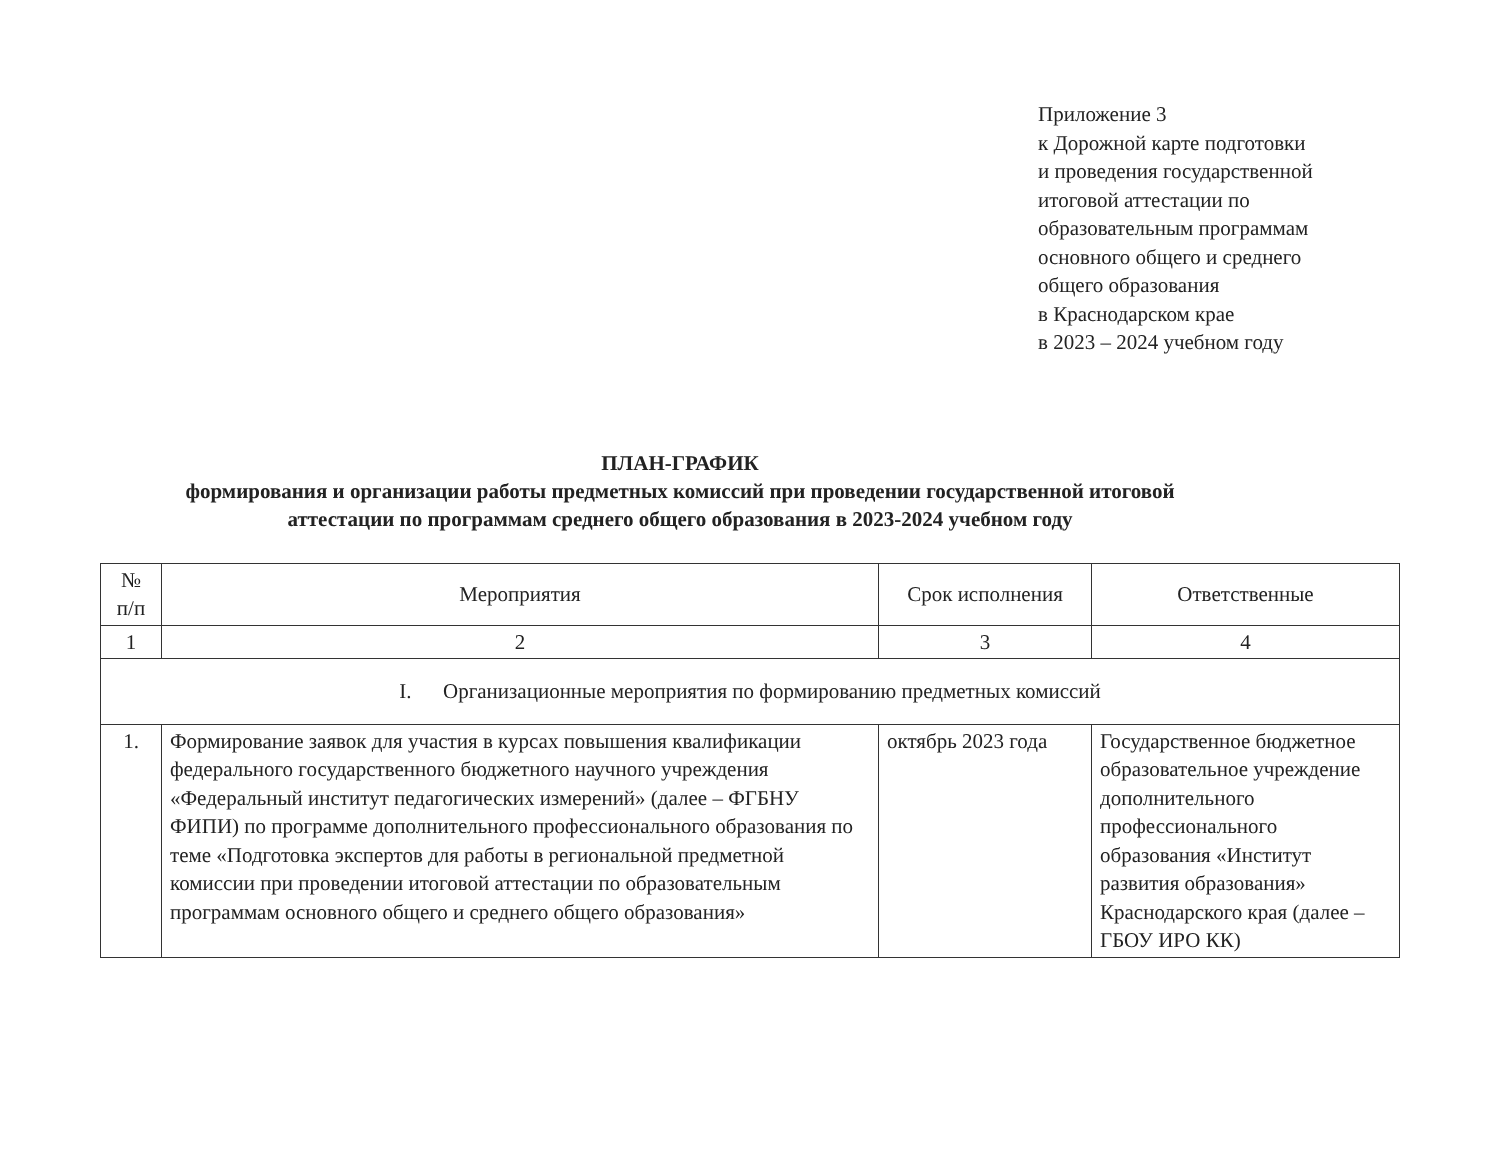Приложение 3
к Дорожной карте подготовки
и проведения государственной
итоговой аттестации по
образовательным программам
основного общего и среднего
общего образования
в Краснодарском крае
в 2023 – 2024 учебном году
ПЛАН-ГРАФИК
формирования и организации работы предметных комиссий при проведении государственной итоговой аттестации по программам среднего общего образования в 2023-2024 учебном году
| № п/п | Мероприятия | Срок исполнения | Ответственные |
| --- | --- | --- | --- |
| 1 | 2 | 3 | 4 |
| I. Организационные мероприятия по формированию предметных комиссий | | | |
| 1. | Формирование заявок для участия в курсах повышения квалификации федерального государственного бюджетного научного учреждения «Федеральный институт педагогических измерений» (далее – ФГБНУ ФИПИ) по программе дополнительного профессионального образования по теме «Подготовка экспертов для работы в региональной предметной комиссии при проведении итоговой аттестации по образовательным программам основного общего и среднего общего образования» | октябрь 2023 года | Государственное бюджетное образовательное учреждение дополнительного профессионального образования «Институт развития образования» Краснодарского края (далее – ГБОУ ИРО КК) |